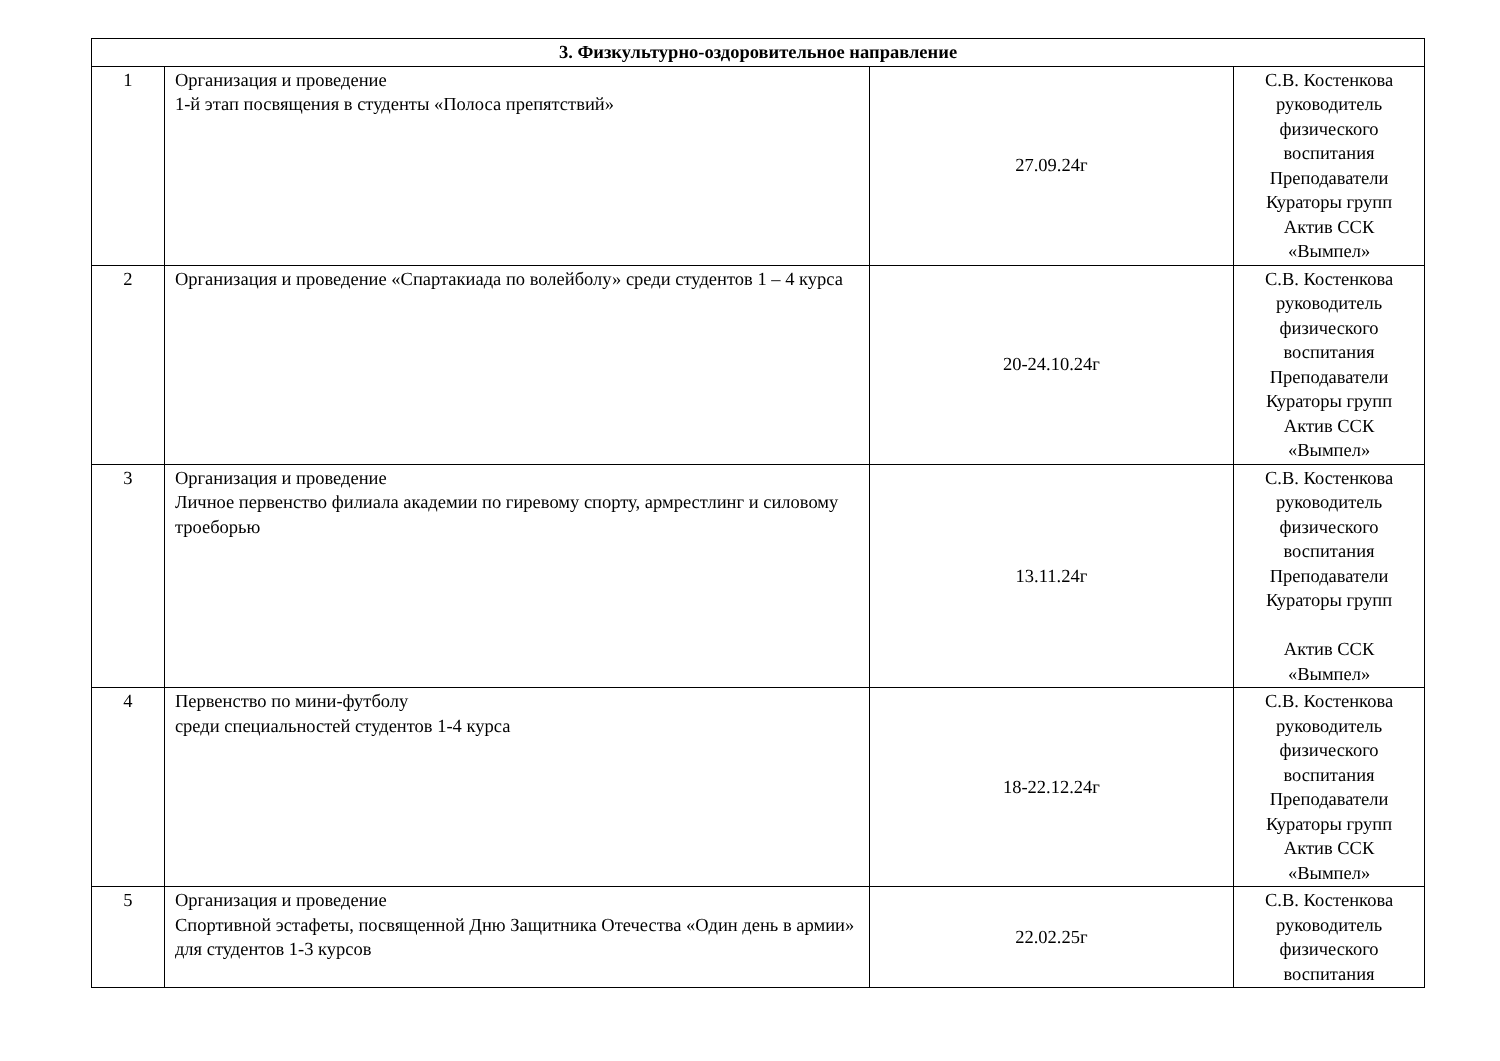| 3. Физкультурно-оздоровительное направление | | | |
| --- | --- | --- | --- |
| 1 | Организация и проведение 1-й этап посвящения в студенты «Полоса препятствий» | 27.09.24г | С.В. Костенкова руководитель физического воспитания Преподаватели Кураторы групп Актив ССК «Вымпел» |
| 2 | Организация и проведение «Спартакиада по волейболу» среди студентов 1 – 4 курса | 20-24.10.24г | С.В. Костенкова руководитель физического воспитания Преподаватели Кураторы групп Актив ССК «Вымпел» |
| 3 | Организация и проведение Личное первенство филиала академии по гиревому спорту, армрестлинг и силовому троеборью | 13.11.24г | С.В. Костенкова руководитель физического воспитания Преподаватели Кураторы групп Актив ССК «Вымпел» |
| 4 | Первенство по мини-футболу среди специальностей студентов 1-4 курса | 18-22.12.24г | С.В. Костенкова руководитель физического воспитания Преподаватели Кураторы групп Актив ССК «Вымпел» |
| 5 | Организация и проведение Спортивной эстафеты, посвященной Дню Защитника Отечества «Один день в армии» для студентов 1-3 курсов | 22.02.25г | С.В. Костенкова руководитель физического воспитания |